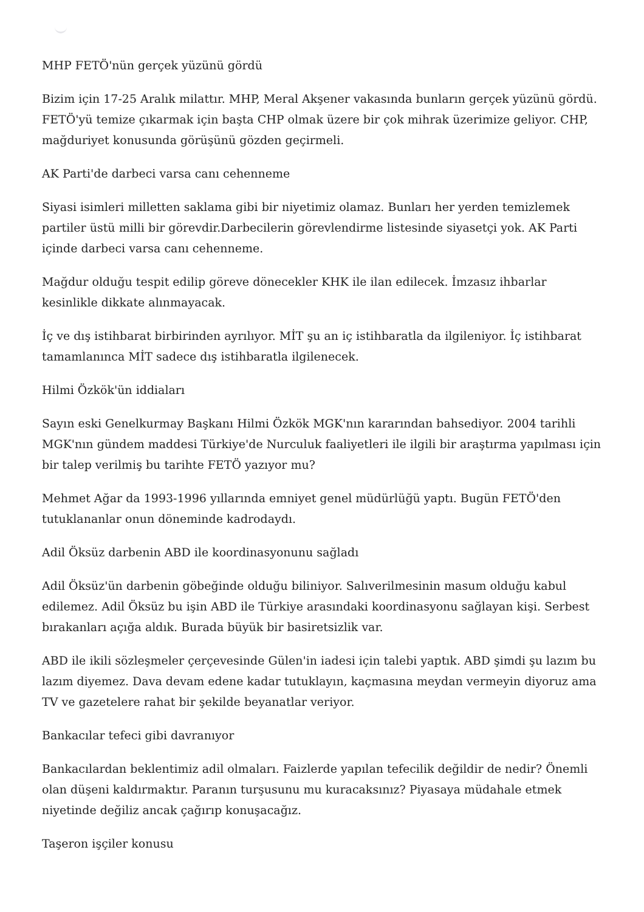MHP FETÖ'nün gerçek yüzünü gördü
Bizim için 17-25 Aralık milattır. MHP, Meral Akşener vakasında bunların gerçek yüzünü gördü. FETÖ'yü temize çıkarmak için başta CHP olmak üzere bir çok mihrak üzerimize geliyor. CHP, mağduriyet konusunda görüşünü gözden geçirmeli.
AK Parti'de darbeci varsa canı cehenneme
Siyasi isimleri milletten saklama gibi bir niyetimiz olamaz. Bunları her yerden temizlemek partiler üstü milli bir görevdir.Darbecilerin görevlendirme listesinde siyasetçi yok. AK Parti içinde darbeci varsa canı cehenneme.
Mağdur olduğu tespit edilip göreve dönecekler KHK ile ilan edilecek. İmzasız ihbarlar kesinlikle dikkate alınmayacak.
İç ve dış istihbarat birbirinden ayrılıyor. MİT şu an iç istihbaratla da ilgileniyor. İç istihbarat tamamlanınca MİT sadece dış istihbaratla ilgilenecek.
Hilmi Özkök'ün iddiaları
Sayın eski Genelkurmay Başkanı Hilmi Özkök MGK'nın kararından bahsediyor. 2004 tarihli MGK'nın gündem maddesi Türkiye'de Nurculuk faaliyetleri ile ilgili bir araştırma yapılması için bir talep verilmiş bu tarihte FETÖ yazıyor mu?
Mehmet Ağar da 1993-1996 yıllarında emniyet genel müdürlüğü yaptı. Bugün FETÖ'den tutuklananlar onun döneminde kadrodaydı.
Adil Öksüz darbenin ABD ile koordinasyonunu sağladı
Adil Öksüz'ün darbenin göbeğinde olduğu biliniyor. Salıverilmesinin masum olduğu kabul edilemez. Adil Öksüz bu işin ABD ile Türkiye arasındaki koordinasyonu sağlayan kişi. Serbest bırakanları açığa aldık. Burada büyük bir basiretsizlik var.
ABD ile ikili sözleşmeler çerçevesinde Gülen'in iadesi için talebi yaptık. ABD şimdi şu lazım bu lazım diyemez. Dava devam edene kadar tutuklayın, kaçmasına meydan vermeyin diyoruz ama TV ve gazetelere rahat bir şekilde beyanatlar veriyor.
Bankacılar tefeci gibi davranıyor
Bankacılardan beklentimiz adil olmaları. Faizlerde yapılan tefecilik değildir de nedir? Önemli olan düşeni kaldırmaktır. Paranın turşusunu mu kuracaksınız? Piyasaya müdahale etmek niyetinde değiliz ancak çağırıp konuşacağız.
Taşeron işçiler konusu